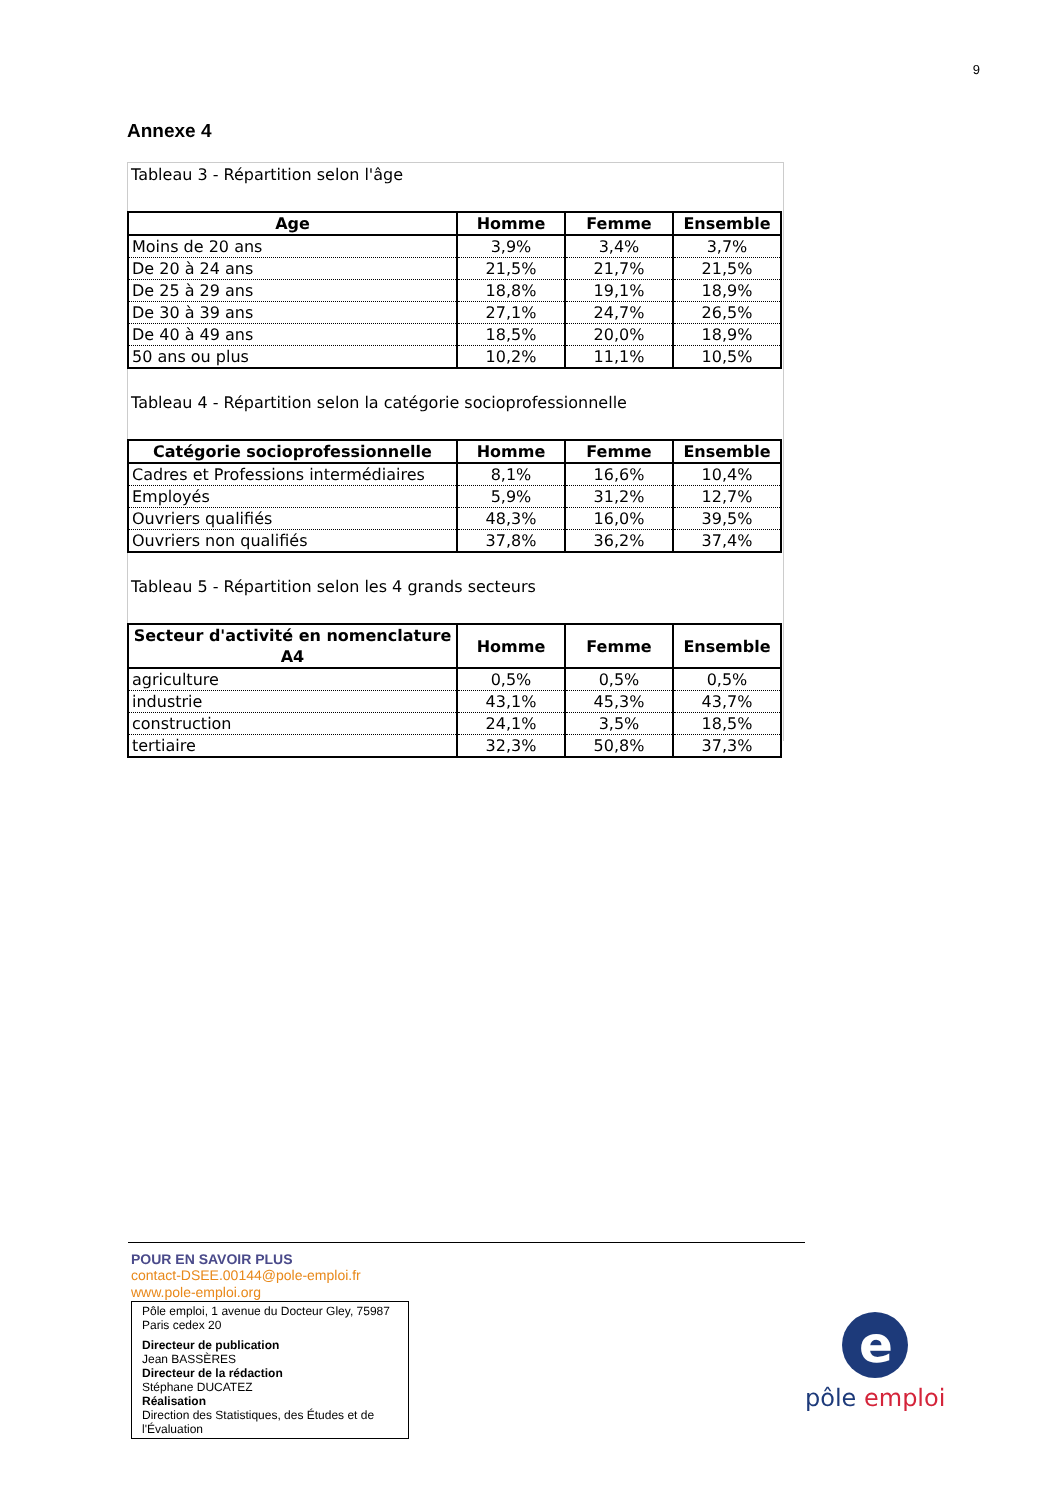9
Annexe 4
Tableau 3 - Répartition selon l'âge
| Age | Homme | Femme | Ensemble |
| --- | --- | --- | --- |
| Moins de 20 ans | 3,9% | 3,4% | 3,7% |
| De 20 à 24 ans | 21,5% | 21,7% | 21,5% |
| De 25 à 29 ans | 18,8% | 19,1% | 18,9% |
| De 30 à 39 ans | 27,1% | 24,7% | 26,5% |
| De 40 à 49 ans | 18,5% | 20,0% | 18,9% |
| 50 ans ou plus | 10,2% | 11,1% | 10,5% |
Tableau 4 - Répartition selon la catégorie socioprofessionnelle
| Catégorie socioprofessionnelle | Homme | Femme | Ensemble |
| --- | --- | --- | --- |
| Cadres et Professions intermédiaires | 8,1% | 16,6% | 10,4% |
| Employés | 5,9% | 31,2% | 12,7% |
| Ouvriers qualifiés | 48,3% | 16,0% | 39,5% |
| Ouvriers non qualifiés | 37,8% | 36,2% | 37,4% |
Tableau 5 - Répartition selon les 4 grands secteurs
| Secteur d'activité en nomenclature A4 | Homme | Femme | Ensemble |
| --- | --- | --- | --- |
| agriculture | 0,5% | 0,5% | 0,5% |
| industrie | 43,1% | 45,3% | 43,7% |
| construction | 24,1% | 3,5% | 18,5% |
| tertiaire | 32,3% | 50,8% | 37,3% |
POUR EN SAVOIR PLUS
contact-DSEE.00144@pole-emploi.fr
www.pole-emploi.org
Pôle emploi, 1 avenue du Docteur Gley, 75987 Paris cedex 20
Directeur de publication
Jean BASSÈRES
Directeur de la rédaction
Stéphane DUCATEZ
Réalisation
Direction des Statistiques, des Études et de l'Évaluation
e
pôle emploi